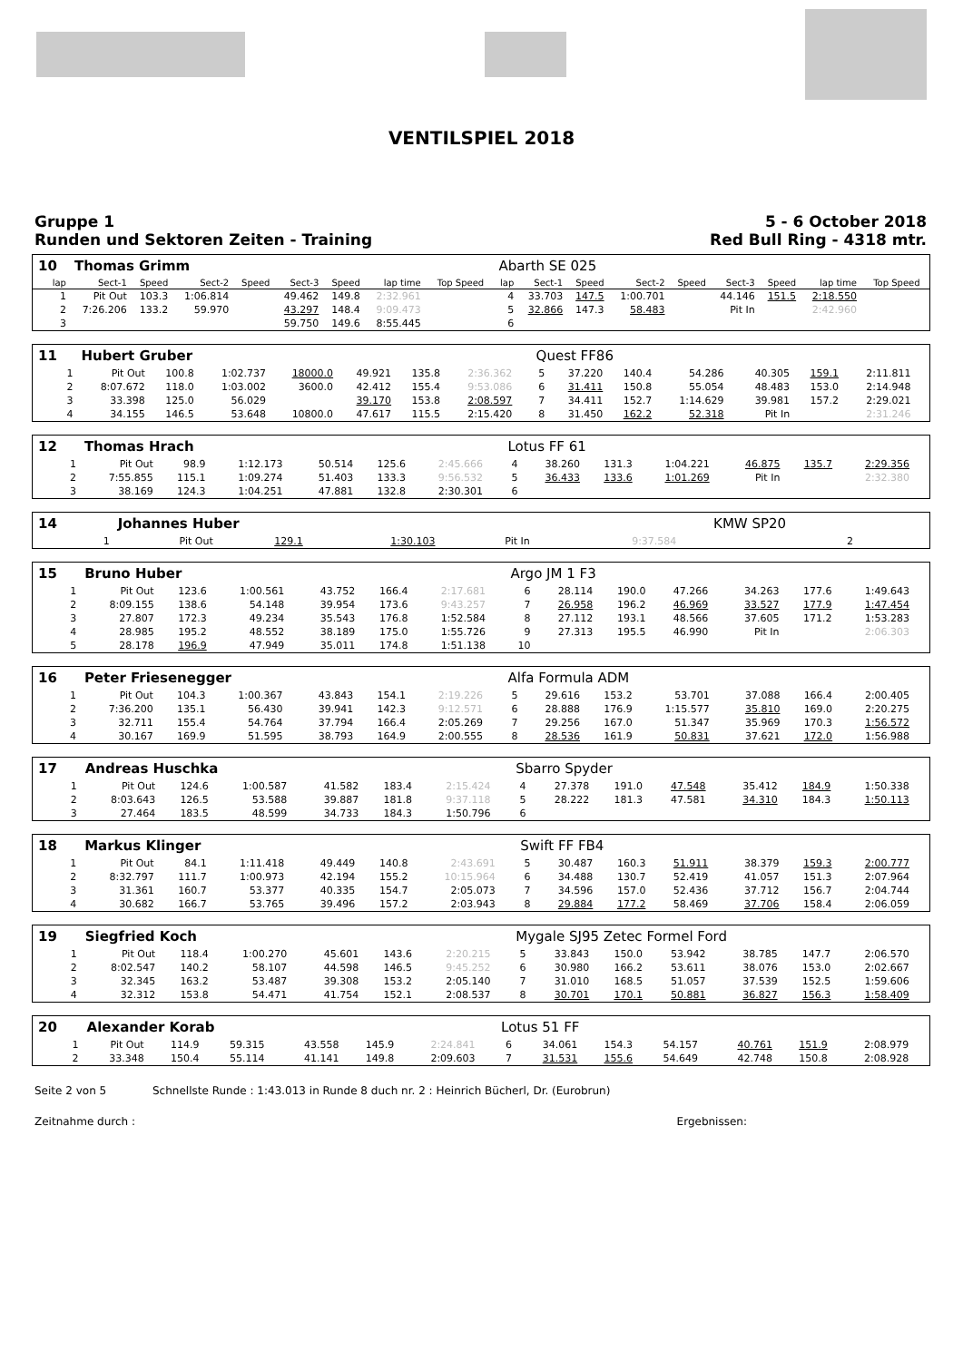VENTILSPIEL 2018
Gruppe 1
Runden und Sektoren Zeiten - Training
5 - 6 October 2018
Red Bull Ring - 4318 mtr.
| 10 | Thomas Grimm | | | | | | | | | Abarth SE 025 | | | | | | | | | |
| lap | Sect-1 | Speed | Sect-2 | Speed | Sect-3 | Speed | lap time | Top Speed | | lap | Sect-1 | Speed | Sect-2 | Speed | Sect-3 | Speed | lap time | Top Speed | |
| 1 | Pit Out | 103.3 | 1:06.814 | | 49.462 | 149.8 | 2:32.961 | | | 4 | 33.703 | 147.5 | 1:00.701 | | 44.146 | 151.5 | 2:18.550 | | |
| 2 | 7:26.206 | 133.2 | 59.970 | | 43.297 | 148.4 | 9:09.473 | | | 5 | 32.866 | 147.3 | 58.483 | | Pit In | | 2:42.960 | | |
| 3 | | | | | 59.750 | 149.6 | 8:55.445 | | | 6 | | | | | | | | | |
| 11 | Hubert Gruber | | | | | | | | | Quest FF86 | | | | | | | | | |
| 1 | Pit Out | 100.8 | 1:02.737 | 18000.0 | 49.921 | 135.8 | 2:36.362 | | | 5 | 37.220 | 140.4 | 54.286 | | 40.305 | 159.1 | 2:11.811 | | |
| 2 | 8:07.672 | 118.0 | 1:03.002 | 3600.0 | 42.412 | 155.4 | 9:53.086 | | | 6 | 31.411 | 150.8 | 55.054 | | 48.483 | 153.0 | 2:14.948 | | |
| 3 | 33.398 | 125.0 | 56.029 | | 39.170 | 153.8 | 2:08.597 | | | 7 | 34.411 | 152.7 | 1:14.629 | | 39.981 | 157.2 | 2:29.021 | | |
| 4 | 34.155 | 146.5 | 53.648 | 10800.0 | 47.617 | 115.5 | 2:15.420 | | | 8 | 31.450 | 162.2 | 52.318 | | Pit In | | 2:31.246 | | |
| 12 | Thomas Hrach | | | | | | | | | Lotus FF 61 | | | | | | | | | |
| 1 | Pit Out | 98.9 | 1:12.173 | | 50.514 | 125.6 | 2:45.666 | | | 4 | 38.260 | 131.3 | 1:04.221 | | 46.875 | 135.7 | 2:29.356 | | |
| 2 | 7:55.855 | 115.1 | 1:09.274 | | 51.403 | 133.3 | 9:56.532 | | | 5 | 36.433 | 133.6 | 1:01.269 | | Pit In | | 2:32.380 | | |
| 3 | 38.169 | 124.3 | 1:04.251 | | 47.881 | 132.8 | 2:30.301 | | | 6 | | | | | | | | | |
| 14 | Johannes Huber | | | | | | | | | KMW SP20 | |
| 1 | Pit Out | 129.1 | 1:30.103 | | Pit In | | 9:37.584 | | | 2 | |
| 15 | Bruno Huber | | | | | | | | | Argo JM 1 F3 | | | | | | | | | |
| 1 | Pit Out | 123.6 | 1:00.561 | | 43.752 | 166.4 | 2:17.681 | | | 6 | 28.114 | 190.0 | 47.266 | | 34.263 | 177.6 | 1:49.643 | | |
| 2 | 8:09.155 | 138.6 | 54.148 | | 39.954 | 173.6 | 9:43.257 | | | 7 | 26.958 | 196.2 | 46.969 | | 33.527 | 177.9 | 1:47.454 | | |
| 3 | 27.807 | 172.3 | 49.234 | | 35.543 | 176.8 | 1:52.584 | | | 8 | 27.112 | 193.1 | 48.566 | | 37.605 | 171.2 | 1:53.283 | | |
| 4 | 28.985 | 195.2 | 48.552 | | 38.189 | 175.0 | 1:55.726 | | | 9 | 27.313 | 195.5 | 46.990 | | Pit In | | 2:06.303 | | |
| 5 | 28.178 | 196.9 | 47.949 | | 35.011 | 174.8 | 1:51.138 | | | 10 | | | | | | | | | |
| 16 | Peter Friesenegger | | | | | | | | | Alfa Formula ADM | | | | | | | | | |
| 1 | Pit Out | 104.3 | 1:00.367 | | 43.843 | 154.1 | 2:19.226 | | | 5 | 29.616 | 153.2 | 53.701 | | 37.088 | 166.4 | 2:00.405 | | |
| 2 | 7:36.200 | 135.1 | 56.430 | | 39.941 | 142.3 | 9:12.571 | | | 6 | 28.888 | 176.9 | 1:15.577 | | 35.810 | 169.0 | 2:20.275 | | |
| 3 | 32.711 | 155.4 | 54.764 | | 37.794 | 166.4 | 2:05.269 | | | 7 | 29.256 | 167.0 | 51.347 | | 35.969 | 170.3 | 1:56.572 | | |
| 4 | 30.167 | 169.9 | 51.595 | | 38.793 | 164.9 | 2:00.555 | | | 8 | 28.536 | 161.9 | 50.831 | | 37.621 | 172.0 | 1:56.988 | | |
| 17 | Andreas Huschka | | | | | | | | | Sbarro Spyder | | | | | | | | | |
| 1 | Pit Out | 124.6 | 1:00.587 | | 41.582 | 183.4 | 2:15.424 | | | 4 | 27.378 | 191.0 | 47.548 | | 35.412 | 184.9 | 1:50.338 | | |
| 2 | 8:03.643 | 126.5 | 53.588 | | 39.887 | 181.8 | 9:37.118 | | | 5 | 28.222 | 181.3 | 47.581 | | 34.310 | 184.3 | 1:50.113 | | |
| 3 | 27.464 | 183.5 | 48.599 | | 34.733 | 184.3 | 1:50.796 | | | 6 | | | | | | | | | |
| 18 | Markus Klinger | | | | | | | | | Swift FF FB4 | | | | | | | | | |
| 1 | Pit Out | 84.1 | 1:11.418 | | 49.449 | 140.8 | 2:43.691 | | | 5 | 30.487 | 160.3 | 51.911 | | 38.379 | 159.3 | 2:00.777 | | |
| 2 | 8:32.797 | 111.7 | 1:00.973 | | 42.194 | 155.2 | 10:15.964 | | | 6 | 34.488 | 130.7 | 52.419 | | 41.057 | 151.3 | 2:07.964 | | |
| 3 | 31.361 | 160.7 | 53.377 | | 40.335 | 154.7 | 2:05.073 | | | 7 | 34.596 | 157.0 | 52.436 | | 37.712 | 156.7 | 2:04.744 | | |
| 4 | 30.682 | 166.7 | 53.765 | | 39.496 | 157.2 | 2:03.943 | | | 8 | 29.884 | 177.2 | 58.469 | | 37.706 | 158.4 | 2:06.059 | | |
| 19 | Siegfried Koch | | | | | | | | | Mygale SJ95 Zetec Formel Ford | | | | | | | | | |
| 1 | Pit Out | 118.4 | 1:00.270 | | 45.601 | 143.6 | 2:20.215 | | | 5 | 33.843 | 150.0 | 53.942 | | 38.785 | 147.7 | 2:06.570 | | |
| 2 | 8:02.547 | 140.2 | 58.107 | | 44.598 | 146.5 | 9:45.252 | | | 6 | 30.980 | 166.2 | 53.611 | | 38.076 | 153.0 | 2:02.667 | | |
| 3 | 32.345 | 163.2 | 53.487 | | 39.308 | 153.2 | 2:05.140 | | | 7 | 31.010 | 168.5 | 51.057 | | 37.539 | 152.5 | 1:59.606 | | |
| 4 | 32.312 | 153.8 | 54.471 | | 41.754 | 152.1 | 2:08.537 | | | 8 | 30.701 | 170.1 | 50.881 | | 36.827 | 156.3 | 1:58.409 | | |
| 20 | Alexander Korab | | | | | | | | | Lotus 51 FF | | | | | | | | | |
| 1 | Pit Out | 114.9 | 59.315 | | 43.558 | 145.9 | 2:24.841 | | | 6 | 34.061 | 154.3 | 54.157 | | 40.761 | 151.9 | 2:08.979 | | |
| 2 | 33.348 | 150.4 | 55.114 | | 41.141 | 149.8 | 2:09.603 | | | 7 | 31.531 | 155.6 | 54.649 | | 42.748 | 150.8 | 2:08.928 | | |
Seite 2 von 5 Schnellste Runde : 1:43.013 in Runde 8 duch nr. 2 : Heinrich Bücherl, Dr. (Eurobrun)
Zeitnahme durch : Ergebnissen: